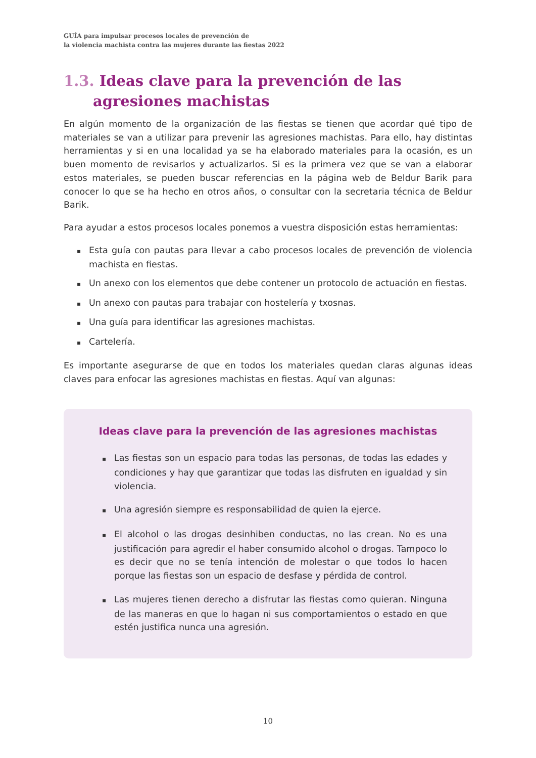GUÍA para impulsar procesos locales de prevención de
la violencia machista contra las mujeres durante las fiestas 2022
1.3. Ideas clave para la prevención de las agresiones machistas
En algún momento de la organización de las fiestas se tienen que acordar qué tipo de materiales se van a utilizar para prevenir las agresiones machistas. Para ello, hay distintas herramientas y si en una localidad ya se ha elaborado materiales para la ocasión, es un buen momento de revisarlos y actualizarlos. Si es la primera vez que se van a elaborar estos materiales, se pueden buscar referencias en la página web de Beldur Barik para conocer lo que se ha hecho en otros años, o consultar con la secretaria técnica de Beldur Barik.
Para ayudar a estos procesos locales ponemos a vuestra disposición estas herramientas:
▪ Esta guía con pautas para llevar a cabo procesos locales de prevención de violencia machista en fiestas.
▪ Un anexo con los elementos que debe contener un protocolo de actuación en fiestas.
▪ Un anexo con pautas para trabajar con hostelería y txosnas.
▪ Una guía para identificar las agresiones machistas.
▪ Cartelería.
Es importante asegurarse de que en todos los materiales quedan claras algunas ideas claves para enfocar las agresiones machistas en fiestas. Aquí van algunas:
Ideas clave para la prevención de las agresiones machistas
▪ Las fiestas son un espacio para todas las personas, de todas las edades y condiciones y hay que garantizar que todas las disfruten en igualdad y sin violencia.
▪ Una agresión siempre es responsabilidad de quien la ejerce.
▪ El alcohol o las drogas desinhiben conductas, no las crean. No es una justificación para agredir el haber consumido alcohol o drogas. Tampoco lo es decir que no se tenía intención de molestar o que todos lo hacen porque las fiestas son un espacio de desfase y pérdida de control.
▪ Las mujeres tienen derecho a disfrutar las fiestas como quieran. Ninguna de las maneras en que lo hagan ni sus comportamientos o estado en que estén justifica nunca una agresión.
10